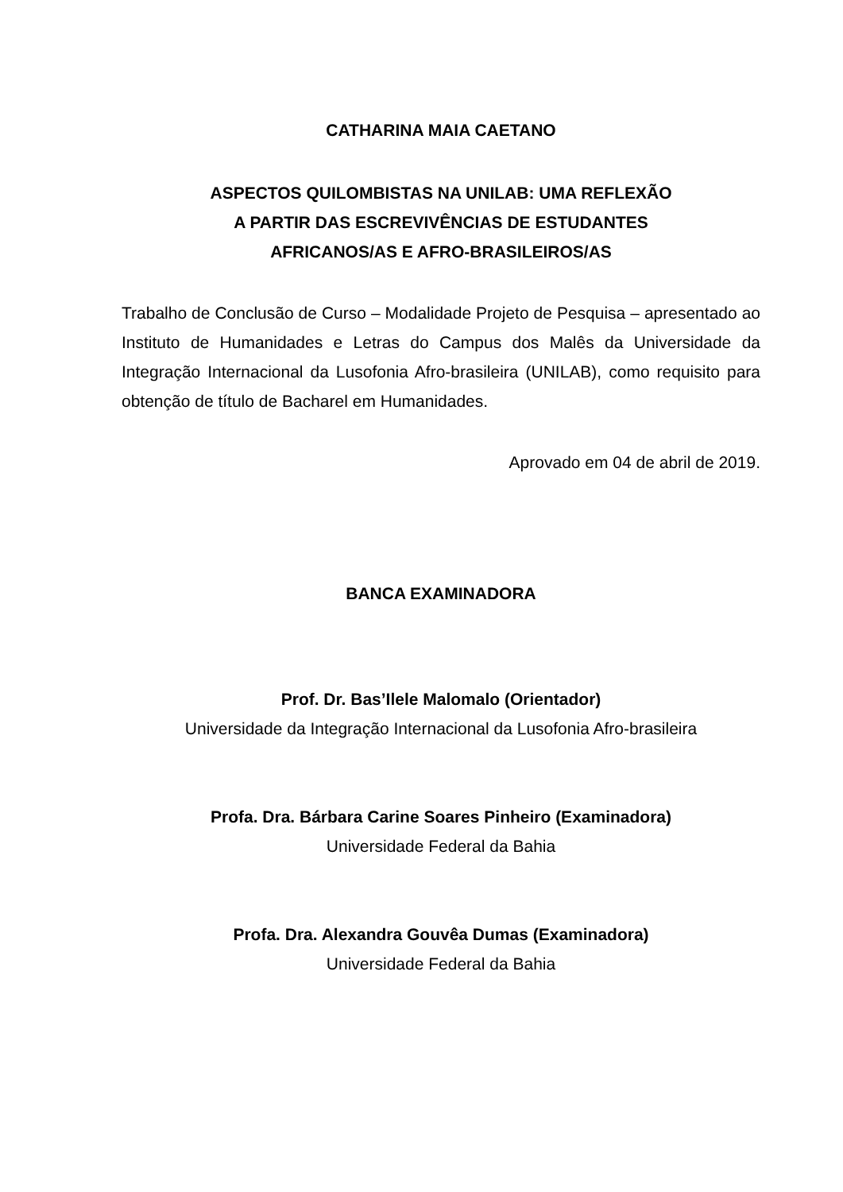CATHARINA MAIA CAETANO
ASPECTOS QUILOMBISTAS NA UNILAB: UMA REFLEXÃO
A PARTIR DAS ESCREVIVÊNCIAS DE ESTUDANTES
AFRICANOS/AS E AFRO-BRASILEIROS/AS
Trabalho de Conclusão de Curso – Modalidade Projeto de Pesquisa – apresentado ao Instituto de Humanidades e Letras do Campus dos Malês da Universidade da Integração Internacional da Lusofonia Afro-brasileira (UNILAB), como requisito para obtenção de título de Bacharel em Humanidades.
Aprovado em 04 de abril de 2019.
BANCA EXAMINADORA
Prof. Dr. Bas’Ilele Malomalo (Orientador)
Universidade da Integração Internacional da Lusofonia Afro-brasileira
Profa. Dra. Bárbara Carine Soares Pinheiro (Examinadora)
Universidade Federal da Bahia
Profa. Dra. Alexandra Gouvêa Dumas (Examinadora)
Universidade Federal da Bahia